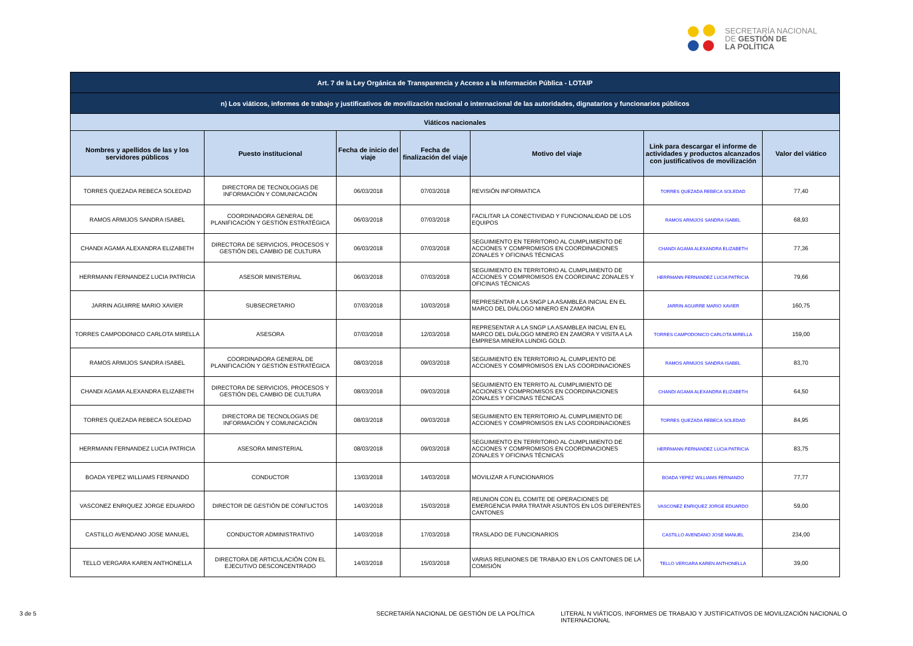SECRETARÍA NACIONAL
DE GESTIÓN DE
LA POLÍTICA
| Art. 7 de la Ley Orgánica de Transparencia y Acceso a la Información Pública - LOTAIP | | | | | | |
| n) Los viáticos, informes de trabajo y justificativos de movilización nacional o internacional de las autoridades, dignatarios y funcionarios públicos | | | | | | |
| Viáticos nacionales | | | | | | |
| Nombres y apellidos de las y los servidores públicos | Puesto institucional | Fecha de inicio del viaje | Fecha de finalización del viaje | Motivo del viaje | Link para descargar el informe de actividades y productos alcanzados con justificativos de movilización | Valor del viático |
| TORRES QUEZADA REBECA SOLEDAD | DIRECTORA DE TECNOLOGIAS DE INFORMACIÓN Y COMUNICACIÓN | 06/03/2018 | 07/03/2018 | REVISIÓN INFORMATICA | TORRES QUEZADA REBECA SOLEDAD | 77,40 |
| RAMOS ARMIJOS SANDRA ISABEL | COORDINADORA GENERAL DE PLANIFICACIÓN Y GESTIÓN ESTRATÉGICA | 06/03/2018 | 07/03/2018 | FACILITAR LA CONECTIVIDAD Y FUNCIONALIDAD DE LOS EQUIPOS | RAMOS ARMIJOS SANDRA ISABEL | 68,93 |
| CHANDI AGAMA ALEXANDRA ELIZABETH | DIRECTORA DE SERVICIOS, PROCESOS Y GESTIÓN DEL CAMBIO DE CULTURA | 06/03/2018 | 07/03/2018 | SEGUIMIENTO EN TERRITORIO AL CUMPLIMIENTO DE ACCIONES Y COMPROMISOS EN COORDINACIONES ZONALES Y OFICINAS TÉCNICAS | CHANDI AGAMA ALEXANDRA ELIZABETH | 77,36 |
| HERRMANN FERNANDEZ LUCIA PATRICIA | ASESOR MINISTERIAL | 06/03/2018 | 07/03/2018 | SEGUIMIENTO EN TERRITORIO AL CUMPLIMIENTO DE ACCIONES Y COMPROMISOS EN COORDINAC ZONALES Y OFICINAS TÉCNICAS | HERRMANN FERNANDEZ LUCIA PATRICIA | 79,66 |
| JARRIN AGUIRRE MARIO XAVIER | SUBSECRETARIO | 07/03/2018 | 10/03/2018 | REPRESENTAR A LA SNGP LA ASAMBLEA INICIAL EN EL MARCO DEL DIÁLOGO MINERO EN ZAMORA | JARRIN AGUIRRE MARIO XAVIER | 160,75 |
| TORRES CAMPODONICO CARLOTA MIRELLA | ASESORA | 07/03/2018 | 12/03/2018 | REPRESENTAR A LA SNGP LA ASAMBLEA INICIAL EN EL MARCO DEL DIÁLOGO MINERO EN ZAMORA Y VISITA A LA EMPRESA MINERA LUNDIG GOLD. | TORRES CAMPODONICO CARLOTA MIRELLA | 159,00 |
| RAMOS ARMIJOS SANDRA ISABEL | COORDINADORA GENERAL DE PLANIFICACIÓN Y GESTIÓN ESTRATÉGICA | 08/03/2018 | 09/03/2018 | SEGUIMIENTO EN TERRITORIO AL CUMPLIENTO DE ACCIONES Y COMPROMISOS EN LAS COORDINACIONES | RAMOS ARMIJOS SANDRA ISABEL | 83,70 |
| CHANDI AGAMA ALEXANDRA ELIZABETH | DIRECTORA DE SERVICIOS, PROCESOS Y GESTIÓN DEL CAMBIO DE CULTURA | 08/03/2018 | 09/03/2018 | SEGUIMIENTO EN TERRITO AL CUMPLIMIENTO DE ACCIONES Y COMPROMISOS EN COORDINACIONES ZONALES Y OFICINAS TÉCNICAS | CHANDI AGAMA ALEXANDRA ELIZABETH | 64,50 |
| TORRES QUEZADA REBECA SOLEDAD | DIRECTORA DE TECNOLOGIAS DE INFORMACIÓN Y COMUNICACIÓN | 08/03/2018 | 09/03/2018 | SEGUIMIENTO EN TERRITORIO AL CUMPLIMIENTO DE ACCIONES Y COMPROMISOS EN LAS COORDINACIONES | TORRES QUEZADA REBECA SOLEDAD | 84,95 |
| HERRMANN FERNANDEZ LUCIA PATRICIA | ASESORA MINISTERIAL | 08/03/2018 | 09/03/2018 | SEGUIMIENTO EN TERRITORIO AL CUMPLIMIENTO DE ACCIONES Y COMPROMISOS EN COORDINACIONES ZONALES Y OFICINAS TÉCNICAS | HERRMANN FERNANDEZ LUCIA PATRICIA | 83,75 |
| BOADA YEPEZ WILLIAMS FERNANDO | CONDUCTOR | 13/03/2018 | 14/03/2018 | MOVILIZAR A FUNCIONARIOS | BOADA YEPEZ WILLIAMS FERNANDO | 77,77 |
| VASCONEZ ENRIQUEZ JORGE EDUARDO | DIRECTOR DE GESTIÓN DE CONFLICTOS | 14/03/2018 | 15/03/2018 | REUNION CON EL COMITE DE OPERACIONES DE EMERGENCIA PARA TRATAR ASUNTOS EN LOS DIFERENTES CANTONES | VASCONEZ ENRIQUEZ JORGE EDUARDO | 59,00 |
| CASTILLO AVENDANO JOSE MANUEL | CONDUCTOR ADMINISTRATIVO | 14/03/2018 | 17/03/2018 | TRASLADO DE FUNCIONARIOS | CASTILLO AVENDANO JOSE MANUEL | 234,00 |
| TELLO VERGARA KAREN ANTHONELLA | DIRECTORA DE ARTICULACIÓN CON EL EJECUTIVO DESCONCENTRADO | 14/03/2018 | 15/03/2018 | VARIAS REUNIONES DE TRABAJO EN LOS CANTONES DE LA COMISIÓN | TELLO VERGARA KAREN ANTHONELLA | 39,00 |
3 de 5 SECRETARÍA NACIONAL DE GESTIÓN DE LA POLÍTICA LITERAL N VIÁTICOS, INFORMES DE TRABAJO Y JUSTIFICATIVOS DE MOVILIZACIÓN NACIONAL O INTERNACIONAL